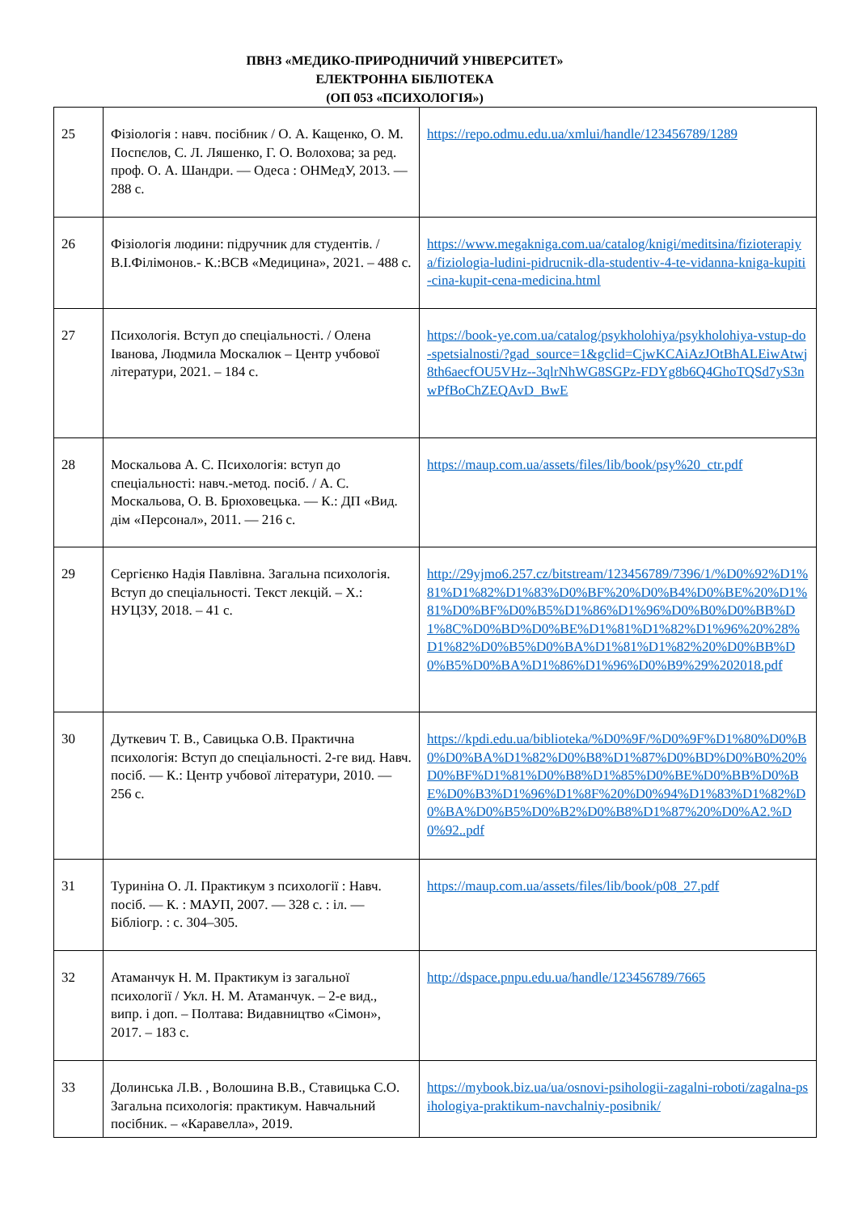ПВНЗ «МЕДИКО-ПРИРОДНИЧИЙ УНІВЕРСИТЕТ»
ЕЛЕКТРОННА БІБЛІОТЕКА
(ОП 053 «ПСИХОЛОГІЯ»)
| 25 | Фізіологія : навч. посібник / О. А. Кащенко, О. М. Поспєлов, С. Л. Ляшенко, Г. О. Волохова; за ред. проф. О. А. Шандри. — Одеса : ОНМедУ, 2013. — 288 с. | https://repo.odmu.edu.ua/xmlui/handle/123456789/1289 |
| 26 | Фізіологія людини: підручник для студентів. / В.І.Філімонов.- К.:ВСВ «Медицина», 2021. – 488 с. | https://www.megakniga.com.ua/catalog/knigi/meditsina/fizioterapiya/fiziologia-ludini-pidrucnik-dla-studentiv-4-te-vidanna-kniga-kupiti-cina-kupit-cena-medicina.html |
| 27 | Психологія. Вступ до спеціальності. / Олена Іванова, Людмила Москалюк – Центр учбової літератури, 2021. – 184 с. | https://book-ye.com.ua/catalog/psykholohiya/psykholohiya-vstup-do-spetsialnosti/?gad_source=1&gclid=CjwKCAiAzJOtBhALEiwAtwj8th6aecfOU5VHz--3qlrNhWG8SGPz-FDYg8b6Q4GhoTQSd7yS3nwPfBoChZEQAvD_BwE |
| 28 | Москальова А. С. Психологія: вступ до спеціальності: навч.-метод. посіб. / А. С. Москальова, О. В. Брюховецька. — К.: ДП «Вид. дім «Персонал», 2011. — 216 с. | https://maup.com.ua/assets/files/lib/book/psy%20_ctr.pdf |
| 29 | Сергієнко Надія Павлівна. Загальна психологія. Вступ до спеціальності. Текст лекцій. – Х.: НУЦЗУ, 2018. – 41 с. | http://29yjmo6.257.cz/bitstream/123456789/7396/1/%D0%92%D1%81%D1%82%D1%83%D0%BF%20%D0%B4%D0%BE%20%D1%81%D0%BF%D0%B5%D1%86%D1%96%D0%B0%D0%BB%D1%8C%D0%BD%D0%BE%D1%81%D1%82%D1%96%20%28%D1%82%D0%B5%D0%BA%D1%81%D1%82%20%D0%BB%D0%B5%D0%BA%D1%86%D1%96%D0%B9%29%202018.pdf |
| 30 | Дуткевич Т. В., Савицька О.В. Практична психологія: Вступ до спеціальності. 2-ге вид. Навч. посіб. — К.: Центр учбової літератури, 2010. — 256 с. | https://kpdi.edu.ua/biblioteka/%D0%9F/%D0%9F%D1%80%D0%B0%D0%BA%D1%82%D0%B8%D1%87%D0%BD%D0%B0%20%D0%BF%D1%81%D0%B8%D1%85%D0%BE%D0%BB%D0%BE%D0%B3%D1%96%D1%8F%20%D0%94%D1%83%D1%82%D0%BA%D0%B5%D0%B2%D0%B8%D1%87%20%D0%A2.%D0%92..pdf |
| 31 | Туриніна О. Л. Практикум з психології : Навч. посіб. — К. : МАУП, 2007. — 328 с. : іл. — Бібліогр. : с. 304–305. | https://maup.com.ua/assets/files/lib/book/p08_27.pdf |
| 32 | Атаманчук Н. М. Практикум із загальної психології / Укл. Н. М. Атаманчук. – 2-е вид., випр. і доп. – Полтава: Видавництво «Сімон», 2017. – 183 с. | http://dspace.pnpu.edu.ua/handle/123456789/7665 |
| 33 | Долинська Л.В. , Волошина В.В., Ставицька С.О. Загальна психологія: практикум. Навчальний посібник. – «Каравелла», 2019. | https://mybook.biz.ua/ua/osnovi-psihologii-zagalni-roboti/zagalna-psihologiya-praktikum-navchalniy-posibnik/ |